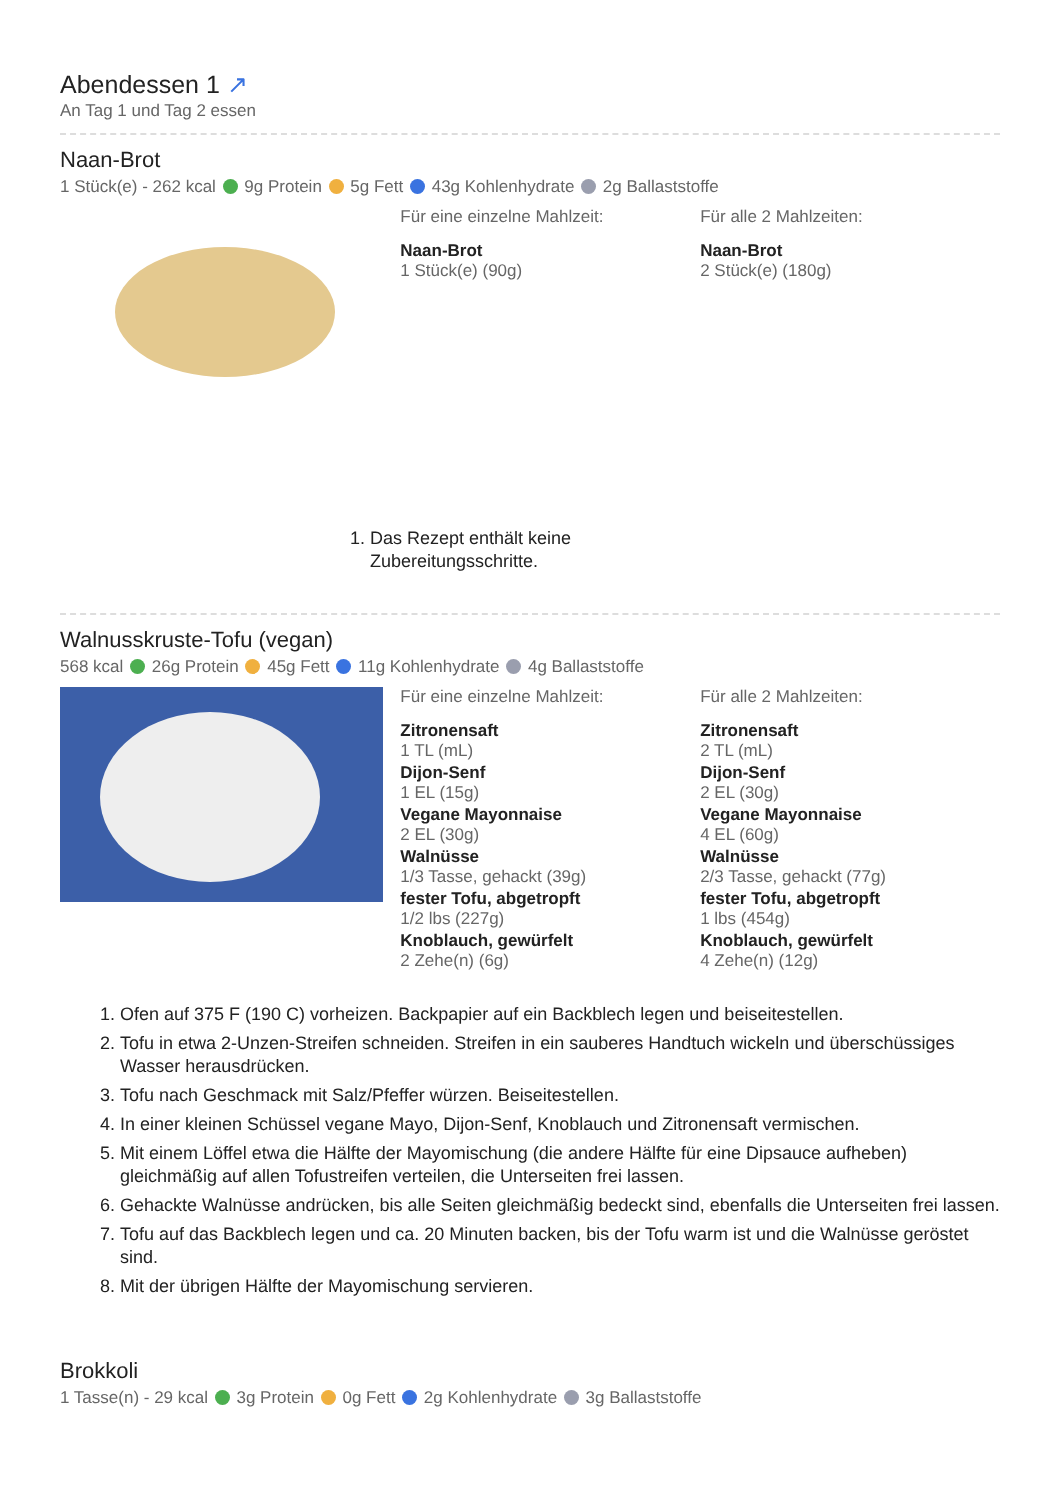Abendessen 1 ↗
An Tag 1 und Tag 2 essen
Naan-Brot
1 Stück(e) - 262 kcal 9g Protein 5g Fett 43g Kohlenhydrate 2g Ballaststoffe
Für eine einzelne Mahlzeit:
Naan-Brot
1 Stück(e) (90g)
Für alle 2 Mahlzeiten:
Naan-Brot
2 Stück(e) (180g)
1. Das Rezept enthält keine Zubereitungsschritte.
Walnusskruste-Tofu (vegan)
568 kcal 26g Protein 45g Fett 11g Kohlenhydrate 4g Ballaststoffe
Für eine einzelne Mahlzeit:
Zitronensaft
1 TL (mL)
Dijon-Senf
1 EL (15g)
Vegane Mayonnaise
2 EL (30g)
Walnüsse
1/3 Tasse, gehackt (39g)
fester Tofu, abgetropft
1/2 lbs (227g)
Knoblauch, gewürfelt
2 Zehe(n) (6g)
Für alle 2 Mahlzeiten:
Zitronensaft
2 TL (mL)
Dijon-Senf
2 EL (30g)
Vegane Mayonnaise
4 EL (60g)
Walnüsse
2/3 Tasse, gehackt (77g)
fester Tofu, abgetropft
1 lbs (454g)
Knoblauch, gewürfelt
4 Zehe(n) (12g)
1. Ofen auf 375 F (190 C) vorheizen. Backpapier auf ein Backblech legen und beiseitestellen.
2. Tofu in etwa 2-Unzen-Streifen schneiden. Streifen in ein sauberes Handtuch wickeln und überschüssiges Wasser herausdrücken.
3. Tofu nach Geschmack mit Salz/Pfeffer würzen. Beiseitestellen.
4. In einer kleinen Schüssel vegane Mayo, Dijon-Senf, Knoblauch und Zitronensaft vermischen.
5. Mit einem Löffel etwa die Hälfte der Mayomischung (die andere Hälfte für eine Dipsauce aufheben) gleichmäßig auf allen Tofustreifen verteilen, die Unterseiten frei lassen.
6. Gehackte Walnüsse andrücken, bis alle Seiten gleichmäßig bedeckt sind, ebenfalls die Unterseiten frei lassen.
7. Tofu auf das Backblech legen und ca. 20 Minuten backen, bis der Tofu warm ist und die Walnüsse geröstet sind.
8. Mit der übrigen Hälfte der Mayomischung servieren.
Brokkoli
1 Tasse(n) - 29 kcal 3g Protein 0g Fett 2g Kohlenhydrate 3g Ballaststoffe